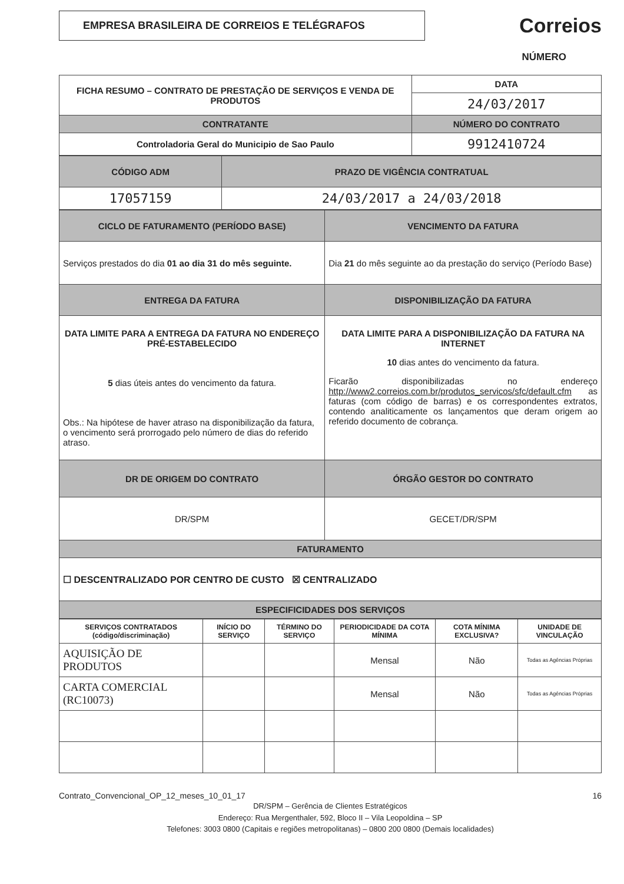EMPRESA BRASILEIRA DE CORREIOS E TELÉGRAFOS
Correios
NÚMERO
| FICHA RESUMO – CONTRATO DE PRESTAÇÃO DE SERVIÇOS E VENDA DE PRODUTOS | DATA |
| | 24/03/2017 |
| CONTRATANTE | NÚMERO DO CONTRATO |
| Controladoria Geral do Municipio de Sao Paulo | 9912410724 |
| CÓDIGO ADM | PRAZO DE VIGÊNCIA CONTRATUAL |
| --- | --- |
| 17057159 | 24/03/2017 a 24/03/2018 |
| CICLO DE FATURAMENTO (PERÍODO BASE) | VENCIMENTO DA FATURA |
| --- | --- |
| Serviços prestados do dia 01 ao dia 31 do mês seguinte. | Dia 21 do mês seguinte ao da prestação do serviço (Período Base) |
| ENTREGA DA FATURA | DISPONIBILIZAÇÃO DA FATURA |
| DATA LIMITE PARA A ENTREGA DA FATURA NO ENDEREÇO PRÉ-ESTABELECIDO 5 dias úteis antes do vencimento da fatura. Obs.: Na hipótese de haver atraso na disponibilização da fatura, o vencimento será prorrogado pelo número de dias do referido atraso. | DATA LIMITE PARA A DISPONIBILIZAÇÃO DA FATURA NA INTERNET 10 dias antes do vencimento da fatura. Ficarão disponibilizadas no endereço http://www2.correios.com.br/produtos_servicos/sfc/default.cfm as faturas (com código de barras) e os correspondentes extratos, contendo analiticamente os lançamentos que deram origem ao referido documento de cobrança. |
| DR DE ORIGEM DO CONTRATO | ÓRGÃO GESTOR DO CONTRATO |
| DR/SPM | GECET/DR/SPM |
| FATURAMENTO | |
| ☐ DESCENTRALIZADO POR CENTRO DE CUSTO ☒ CENTRALIZADO | |
| ESPECIFICIDADES DOS SERVIÇOS | |
| SERVIÇOS CONTRATADOS (código/discriminação) | INÍCIO DO SERVIÇO | TÉRMINO DO SERVIÇO | PERIODICIDADE DA COTA MÍNIMA | COTA MÍNIMA EXCLUSIVA? | UNIDADE DE VINCULAÇÃO |
| --- | --- | --- | --- | --- | --- |
| AQUISIÇÃO DE PRODUTOS | | | Mensal | Não | Todas as Agências Próprias |
| CARTA COMERCIAL (RC10073) | | | Mensal | Não | Todas as Agências Próprias |
Contrato_Convencional_OP_12_meses_10_01_17 16
DR/SPM – Gerência de Clientes Estratégicos
Endereço: Rua Mergenthaler, 592, Bloco II – Vila Leopoldina – SP
Telefones: 3003 0800 (Capitais e regiões metropolitanas) – 0800 200 0800 (Demais localidades)